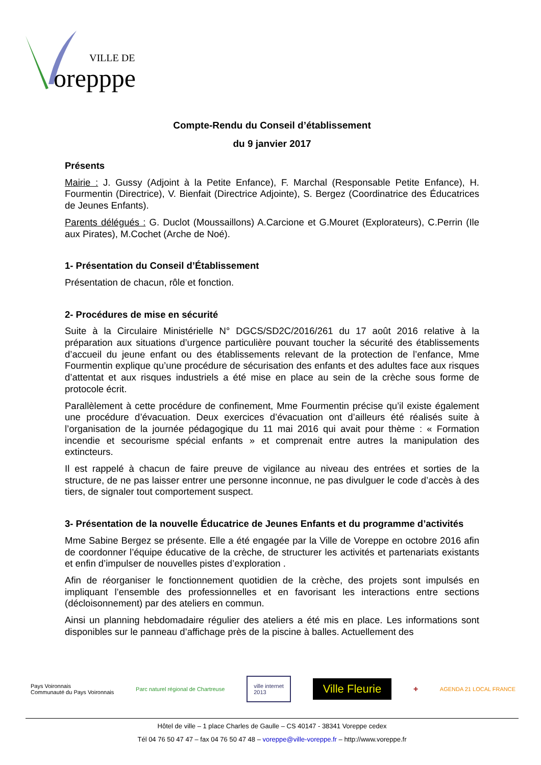VILLE DE
orepppe
Compte-Rendu du Conseil d’établissement
du 9 janvier 2017
Présents
Mairie : J. Gussy (Adjoint à la Petite Enfance), F. Marchal (Responsable Petite Enfance), H. Fourmentin (Directrice), V. Bienfait (Directrice Adjointe), S. Bergez (Coordinatrice des Éducatrices de Jeunes Enfants).
Parents délégués : G. Duclot (Moussaillons) A.Carcione et G.Mouret (Explorateurs), C.Perrin (Ile aux Pirates), M.Cochet (Arche de Noé).
1- Présentation du Conseil d’Établissement
Présentation de chacun, rôle et fonction.
2- Procédures de mise en sécurité
Suite à la Circulaire Ministérielle N° DGCS/SD2C/2016/261 du 17 août 2016 relative à la préparation aux situations d’urgence particulière pouvant toucher la sécurité des établissements d’accueil du jeune enfant ou des établissements relevant de la protection de l’enfance, Mme Fourmentin explique qu’une procédure de sécurisation des enfants et des adultes face aux risques d’attentat et aux risques industriels a été mise en place au sein de la crèche sous forme de protocole écrit.
Parallèlement à cette procédure de confinement, Mme Fourmentin précise qu’il existe également une procédure d’évacuation. Deux exercices d’évacuation ont d’ailleurs été réalisés suite à l’organisation de la journée pédagogique du 11 mai 2016 qui avait pour thème : « Formation incendie et secourisme spécial enfants » et comprenait entre autres la manipulation des extincteurs.
Il est rappelé à chacun de faire preuve de vigilance au niveau des entrées et sorties de la structure, de ne pas laisser entrer une personne inconnue, ne pas divulguer le code d’accès à des tiers, de signaler tout comportement suspect.
3- Présentation de la nouvelle Éducatrice de Jeunes Enfants et du programme d’activités
Mme Sabine Bergez se présente. Elle a été engagée par la Ville de Voreppe en octobre 2016 afin de coordonner l’équipe éducative de la crèche, de structurer les activités et partenariats existants et enfin d’impulser de nouvelles pistes d’exploration .
Afin de réorganiser le fonctionnement quotidien de la crèche, des projets sont impulsés en impliquant l’ensemble des professionnelles et en favorisant les interactions entre sections (décloisonnement) par des ateliers en commun.
Ainsi un planning hebdomadaire régulier des ateliers a été mis en place. Les informations sont disponibles sur le panneau d’affichage près de la piscine à balles. Actuellement des
Pays Voironnais
Communauté du Pays Voironnais
Parc naturel régional de Chartreuse
ville internet
2013
Ville Fleurie
✚ AGENDA 21 LOCAL FRANCE
Hôtel de ville – 1 place Charles de Gaulle – CS 40147 - 38341 Voreppe cedex
Tél 04 76 50 47 47 – fax 04 76 50 47 48 – voreppe@ville-voreppe.fr – http://www.voreppe.fr